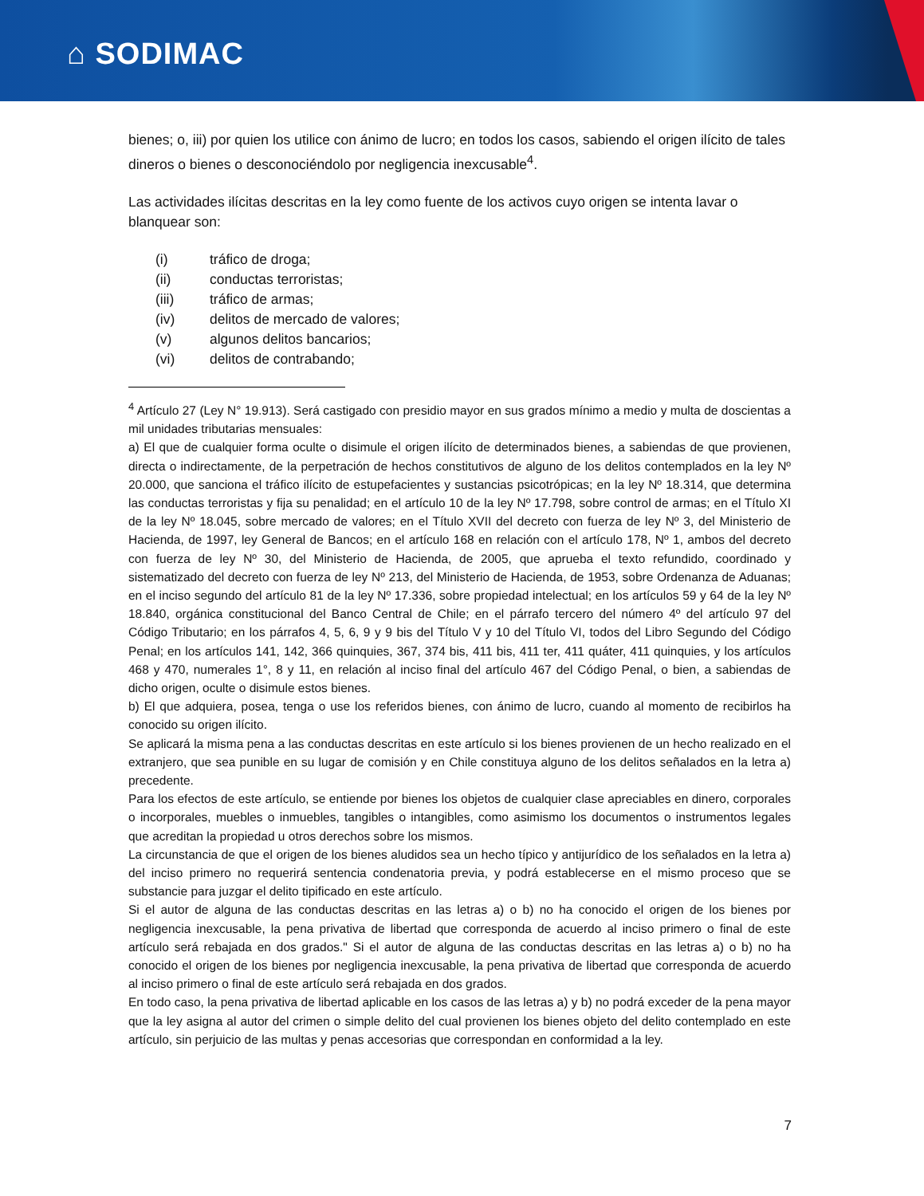⌂ SODIMAC
bienes; o, iii) por quien los utilice con ánimo de lucro; en todos los casos, sabiendo el origen ilícito de tales dineros o bienes o desconociéndolo por negligencia inexcusable<sup>4</sup>.
Las actividades ilícitas descritas en la ley como fuente de los activos cuyo origen se intenta lavar o blanquear son:
(i) tráfico de droga;
(ii) conductas terroristas;
(iii) tráfico de armas;
(iv) delitos de mercado de valores;
(v) algunos delitos bancarios;
(vi) delitos de contrabando;
<sup>4</sup> Artículo 27 (Ley N° 19.913). Será castigado con presidio mayor en sus grados mínimo a medio y multa de doscientas a mil unidades tributarias mensuales:
a) El que de cualquier forma oculte o disimule el origen ilícito de determinados bienes, a sabiendas de que provienen, directa o indirectamente, de la perpetración de hechos constitutivos de alguno de los delitos contemplados en la ley Nº 20.000, que sanciona el tráfico ilícito de estupefacientes y sustancias psicotrópicas; en la ley Nº 18.314, que determina las conductas terroristas y fija su penalidad; en el artículo 10 de la ley Nº 17.798, sobre control de armas; en el Título XI de la ley Nº 18.045, sobre mercado de valores; en el Título XVII del decreto con fuerza de ley Nº 3, del Ministerio de Hacienda, de 1997, ley General de Bancos; en el artículo 168 en relación con el artículo 178, Nº 1, ambos del decreto con fuerza de ley Nº 30, del Ministerio de Hacienda, de 2005, que aprueba el texto refundido, coordinado y sistematizado del decreto con fuerza de ley Nº 213, del Ministerio de Hacienda, de 1953, sobre Ordenanza de Aduanas; en el inciso segundo del artículo 81 de la ley Nº 17.336, sobre propiedad intelectual; en los artículos 59 y 64 de la ley Nº 18.840, orgánica constitucional del Banco Central de Chile; en el párrafo tercero del número 4º del artículo 97 del Código Tributario; en los párrafos 4, 5, 6, 9 y 9 bis del Título V y 10 del Título VI, todos del Libro Segundo del Código Penal; en los artículos 141, 142, 366 quinquies, 367, 374 bis, 411 bis, 411 ter, 411 quáter, 411 quinquies, y los artículos 468 y 470, numerales 1°, 8 y 11, en relación al inciso final del artículo 467 del Código Penal, o bien, a sabiendas de dicho origen, oculte o disimule estos bienes.
b) El que adquiera, posea, tenga o use los referidos bienes, con ánimo de lucro, cuando al momento de recibirlos ha conocido su origen ilícito.
Se aplicará la misma pena a las conductas descritas en este artículo si los bienes provienen de un hecho realizado en el extranjero, que sea punible en su lugar de comisión y en Chile constituya alguno de los delitos señalados en la letra a) precedente.
Para los efectos de este artículo, se entiende por bienes los objetos de cualquier clase apreciables en dinero, corporales o incorporales, muebles o inmuebles, tangibles o intangibles, como asimismo los documentos o instrumentos legales que acreditan la propiedad u otros derechos sobre los mismos.
La circunstancia de que el origen de los bienes aludidos sea un hecho típico y antijurídico de los señalados en la letra a) del inciso primero no requerirá sentencia condenatoria previa, y podrá establecerse en el mismo proceso que se substancie para juzgar el delito tipificado en este artículo.
Si el autor de alguna de las conductas descritas en las letras a) o b) no ha conocido el origen de los bienes por negligencia inexcusable, la pena privativa de libertad que corresponda de acuerdo al inciso primero o final de este artículo será rebajada en dos grados." Si el autor de alguna de las conductas descritas en las letras a) o b) no ha conocido el origen de los bienes por negligencia inexcusable, la pena privativa de libertad que corresponda de acuerdo al inciso primero o final de este artículo será rebajada en dos grados.
En todo caso, la pena privativa de libertad aplicable en los casos de las letras a) y b) no podrá exceder de la pena mayor que la ley asigna al autor del crimen o simple delito del cual provienen los bienes objeto del delito contemplado en este artículo, sin perjuicio de las multas y penas accesorias que correspondan en conformidad a la ley.
7